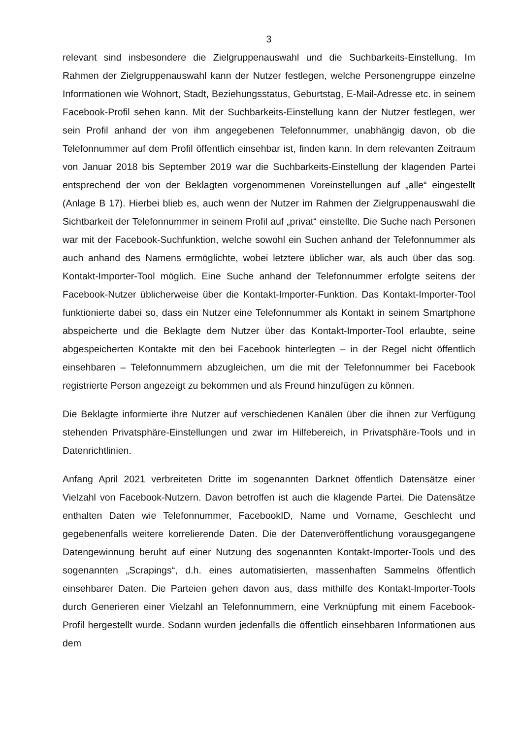3
relevant sind insbesondere die Zielgruppenauswahl und die Suchbarkeits-Einstellung. Im Rahmen der Zielgruppenauswahl kann der Nutzer festlegen, welche Personengruppe einzelne Informationen wie Wohnort, Stadt, Beziehungsstatus, Geburtstag, E-Mail-Adresse etc. in seinem Facebook-Profil sehen kann. Mit der Suchbarkeits-Einstellung kann der Nutzer festlegen, wer sein Profil anhand der von ihm angegebenen Telefonnummer, unabhängig davon, ob die Telefonnummer auf dem Profil öffentlich einsehbar ist, finden kann. In dem relevanten Zeitraum von Januar 2018 bis September 2019 war die Suchbarkeits-Einstellung der klagenden Partei entsprechend der von der Beklagten vorgenommenen Voreinstellungen auf „alle“ eingestellt (Anlage B 17). Hierbei blieb es, auch wenn der Nutzer im Rahmen der Zielgruppenauswahl die Sichtbarkeit der Telefonnummer in seinem Profil auf „privat“ einstellte. Die Suche nach Personen war mit der Facebook-Suchfunktion, welche sowohl ein Suchen anhand der Telefonnummer als auch anhand des Namens ermöglichte, wobei letztere üblicher war, als auch über das sog. Kontakt-Importer-Tool möglich. Eine Suche anhand der Telefonnummer erfolgte seitens der Facebook-Nutzer üblicherweise über die Kontakt-Importer-Funktion. Das Kontakt-Importer-Tool funktionierte dabei so, dass ein Nutzer eine Telefonnummer als Kontakt in seinem Smartphone abspeicherte und die Beklagte dem Nutzer über das Kontakt-Importer-Tool erlaubte, seine abgespeicherten Kontakte mit den bei Facebook hinterlegten – in der Regel nicht öffentlich einsehbaren – Telefonnummern abzugleichen, um die mit der Telefonnummer bei Facebook registrierte Person angezeigt zu bekommen und als Freund hinzufügen zu können.
Die Beklagte informierte ihre Nutzer auf verschiedenen Kanälen über die ihnen zur Verfügung stehenden Privatsphäre-Einstellungen und zwar im Hilfebereich, in Privatsphäre-Tools und in Datenrichtlinien.
Anfang April 2021 verbreiteten Dritte im sogenannten Darknet öffentlich Datensätze einer Vielzahl von Facebook-Nutzern. Davon betroffen ist auch die klagende Partei. Die Datensätze enthalten Daten wie Telefonnummer, FacebookID, Name und Vorname, Geschlecht und gegebenenfalls weitere korrelierende Daten. Die der Datenveröffentlichung vorausgegangene Datengewinnung beruht auf einer Nutzung des sogenannten Kontakt-Importer-Tools und des sogenannten „Scrapings“, d.h. eines automatisierten, massenhaften Sammelns öffentlich einsehbarer Daten. Die Parteien gehen davon aus, dass mithilfe des Kontakt-Importer-Tools durch Generieren einer Vielzahl an Telefonnummern, eine Verknüpfung mit einem Facebook-Profil hergestellt wurde. Sodann wurden jedenfalls die öffentlich einsehbaren Informationen aus dem